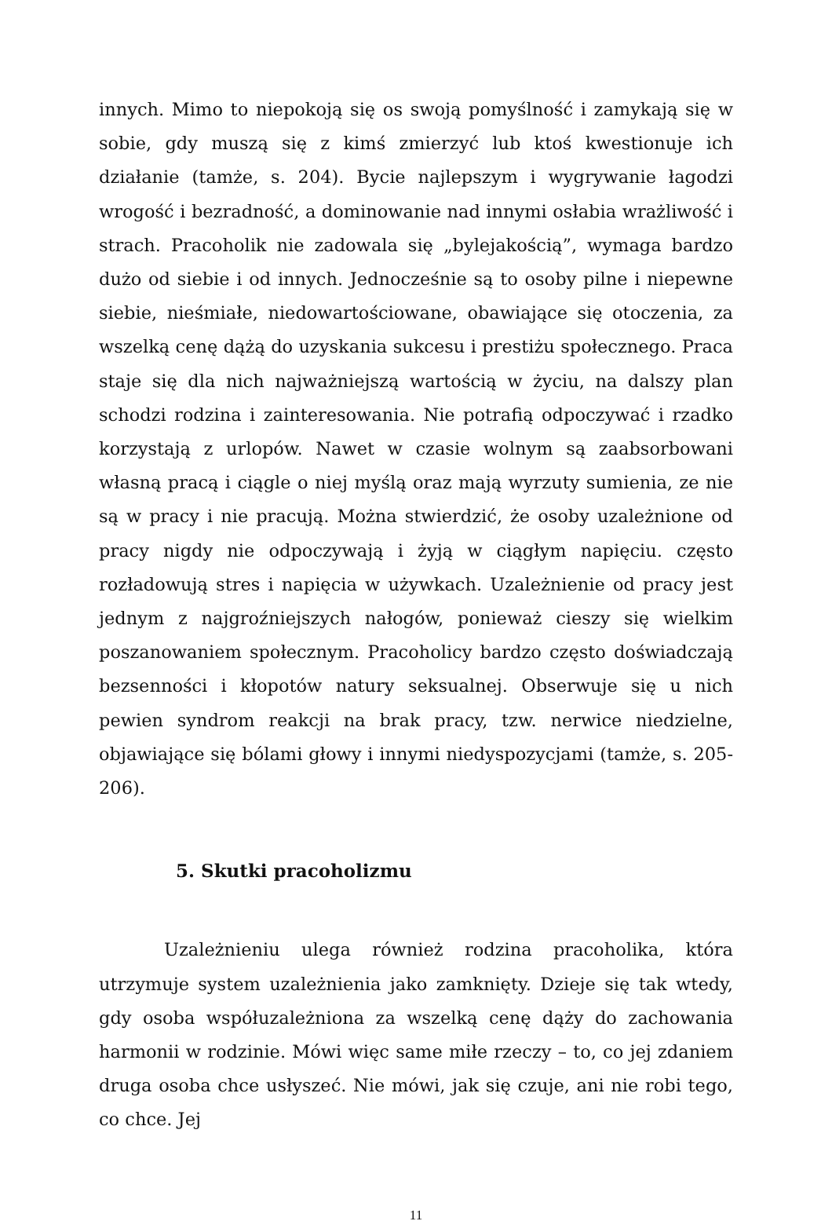innych. Mimo to niepokoją się os swoją pomyślność i zamykają się w sobie, gdy muszą się z kimś zmierzyć lub ktoś kwestionuje ich działanie (tamże, s. 204). Bycie najlepszym i wygrywanie łagodzi wrogość i bezradność, a dominowanie nad innymi osłabia wrażliwość i strach. Pracoholik nie zadowala się „bylejakością”, wymaga bardzo dużo od siebie i od innych. Jednocześnie są to osoby pilne i niepewne siebie, nieśmiałe, niedowartościowane, obawiające się otoczenia, za wszelką cenę dążą do uzyskania sukcesu i prestiżu społecznego. Praca staje się dla nich najważniejszą wartością w życiu, na dalszy plan schodzi rodzina i zainteresowania. Nie potrafią odpoczywać i rzadko korzystają z urlopów. Nawet w czasie wolnym są zaabsorbowani własną pracą i ciągle o niej myślą oraz mają wyrzuty sumienia, ze nie są w pracy i nie pracują. Można stwierdzić, że osoby uzależnione od pracy nigdy nie odpoczywają i żyją w ciągłym napięciu. często rozładowują stres i napięcia w używkach. Uzależnienie od pracy jest jednym z najgroźniejszych nałogów, ponieważ cieszy się wielkim poszanowaniem społecznym. Pracoholicy bardzo często doświadczają bezsenności i kłopotów natury seksualnej. Obserwuje się u nich pewien syndrom reakcji na brak pracy, tzw. nerwice niedzielne, objawiające się bólami głowy i innymi niedyspozycjami (tamże, s. 205-206).
5. Skutki pracoholizmu
Uzależnieniu ulega również rodzina pracoholika, która utrzymuje system uzależnienia jako zamknięty. Dzieje się tak wtedy, gdy osoba współuzależniona za wszelką cenę dąży do zachowania harmonii w rodzinie. Mówi więc same miłe rzeczy – to, co jej zdaniem druga osoba chce usłyszeć. Nie mówi, jak się czuje, ani nie robi tego, co chce. Jej
11